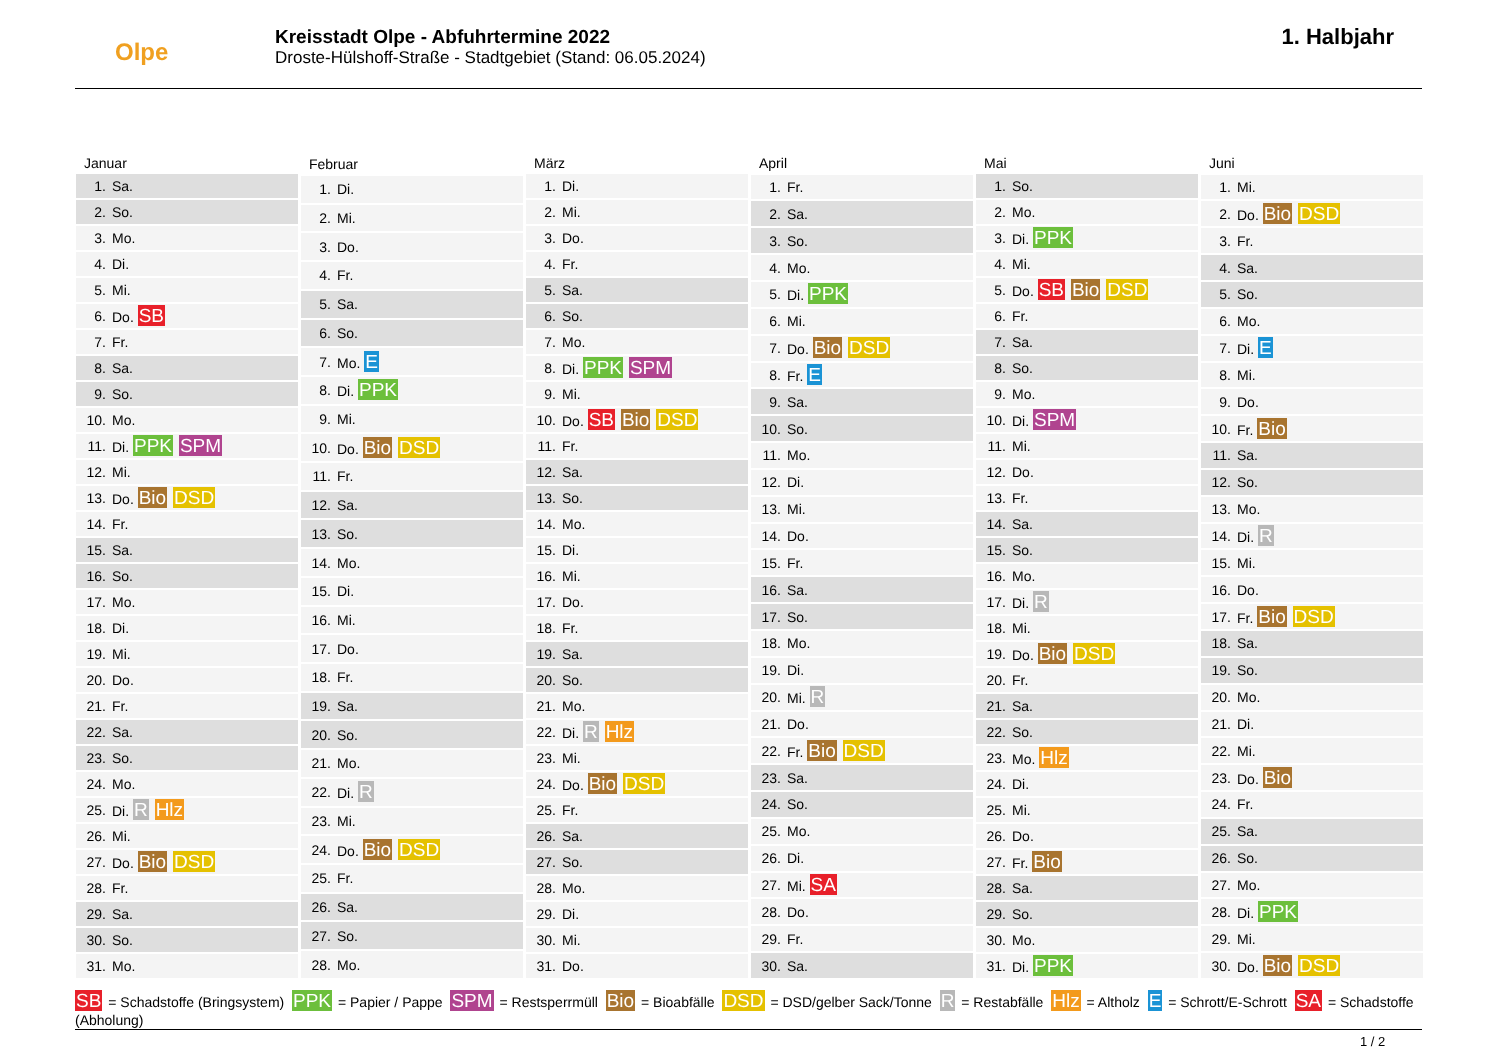Olpe
Kreisstadt Olpe - Abfuhrtermine 2022
Droste-Hülshoff-Straße - Stadtgebiet (Stand: 06.05.2024)
1. Halbjahr
| Januar | |
| --- | --- |
| 1. | Sa. |
| 2. | So. |
| 3. | Mo. |
| 4. | Di. |
| 5. | Mi. |
| 6. | Do. SB |
| 7. | Fr. |
| 8. | Sa. |
| 9. | So. |
| 10. | Mo. |
| 11. | Di. PPK SPM |
| 12. | Mi. |
| 13. | Do. Bio DSD |
| 14. | Fr. |
| 15. | Sa. |
| 16. | So. |
| 17. | Mo. |
| 18. | Di. |
| 19. | Mi. |
| 20. | Do. |
| 21. | Fr. |
| 22. | Sa. |
| 23. | So. |
| 24. | Mo. |
| 25. | Di. R Hlz |
| 26. | Mi. |
| 27. | Do. Bio DSD |
| 28. | Fr. |
| 29. | Sa. |
| 30. | So. |
| 31. | Mo. |
| Februar | |
| --- | --- |
| 1. | Di. |
| 2. | Mi. |
| 3. | Do. |
| 4. | Fr. |
| 5. | Sa. |
| 6. | So. |
| 7. | Mo. E |
| 8. | Di. PPK |
| 9. | Mi. |
| 10. | Do. Bio DSD |
| 11. | Fr. |
| 12. | Sa. |
| 13. | So. |
| 14. | Mo. |
| 15. | Di. |
| 16. | Mi. |
| 17. | Do. |
| 18. | Fr. |
| 19. | Sa. |
| 20. | So. |
| 21. | Mo. |
| 22. | Di. R |
| 23. | Mi. |
| 24. | Do. Bio DSD |
| 25. | Fr. |
| 26. | Sa. |
| 27. | So. |
| 28. | Mo. |
| März | |
| --- | --- |
| 1. | Di. |
| 2. | Mi. |
| 3. | Do. |
| 4. | Fr. |
| 5. | Sa. |
| 6. | So. |
| 7. | Mo. |
| 8. | Di. PPK SPM |
| 9. | Mi. |
| 10. | Do. SB Bio DSD |
| 11. | Fr. |
| 12. | Sa. |
| 13. | So. |
| 14. | Mo. |
| 15. | Di. |
| 16. | Mi. |
| 17. | Do. |
| 18. | Fr. |
| 19. | Sa. |
| 20. | So. |
| 21. | Mo. |
| 22. | Di. R Hlz |
| 23. | Mi. |
| 24. | Do. Bio DSD |
| 25. | Fr. |
| 26. | Sa. |
| 27. | So. |
| 28. | Mo. |
| 29. | Di. |
| 30. | Mi. |
| 31. | Do. |
| April | |
| --- | --- |
| 1. | Fr. |
| 2. | Sa. |
| 3. | So. |
| 4. | Mo. |
| 5. | Di. PPK |
| 6. | Mi. |
| 7. | Do. Bio DSD |
| 8. | Fr. E |
| 9. | Sa. |
| 10. | So. |
| 11. | Mo. |
| 12. | Di. |
| 13. | Mi. |
| 14. | Do. |
| 15. | Fr. |
| 16. | Sa. |
| 17. | So. |
| 18. | Mo. |
| 19. | Di. |
| 20. | Mi. R |
| 21. | Do. |
| 22. | Fr. Bio DSD |
| 23. | Sa. |
| 24. | So. |
| 25. | Mo. |
| 26. | Di. |
| 27. | Mi. SA |
| 28. | Do. |
| 29. | Fr. |
| 30. | Sa. |
| Mai | |
| --- | --- |
| 1. | So. |
| 2. | Mo. |
| 3. | Di. PPK |
| 4. | Mi. |
| 5. | Do. SB Bio DSD |
| 6. | Fr. |
| 7. | Sa. |
| 8. | So. |
| 9. | Mo. |
| 10. | Di. SPM |
| 11. | Mi. |
| 12. | Do. |
| 13. | Fr. |
| 14. | Sa. |
| 15. | So. |
| 16. | Mo. |
| 17. | Di. R |
| 18. | Mi. |
| 19. | Do. Bio DSD |
| 20. | Fr. |
| 21. | Sa. |
| 22. | So. |
| 23. | Mo. Hlz |
| 24. | Di. |
| 25. | Mi. |
| 26. | Do. |
| 27. | Fr. Bio |
| 28. | Sa. |
| 29. | So. |
| 30. | Mo. |
| 31. | Di. PPK |
| Juni | |
| --- | --- |
| 1. | Mi. |
| 2. | Do. Bio DSD |
| 3. | Fr. |
| 4. | Sa. |
| 5. | So. |
| 6. | Mo. |
| 7. | Di. E |
| 8. | Mi. |
| 9. | Do. |
| 10. | Fr. Bio |
| 11. | Sa. |
| 12. | So. |
| 13. | Mo. |
| 14. | Di. R |
| 15. | Mi. |
| 16. | Do. |
| 17. | Fr. Bio DSD |
| 18. | Sa. |
| 19. | So. |
| 20. | Mo. |
| 21. | Di. |
| 22. | Mi. |
| 23. | Do. Bio |
| 24. | Fr. |
| 25. | Sa. |
| 26. | So. |
| 27. | Mo. |
| 28. | Di. PPK |
| 29. | Mi. |
| 30. | Do. Bio DSD |
SB = Schadstoffe (Bringsystem) PPK = Papier / Pappe SPM = Restsperrmüll Bio = Bioabfälle DSD = DSD/gelber Sack/Tonne R = Restabfälle Hlz = Altholz E = Schrott/E-Schrott SA = Schadstoffe (Abholung)
1 / 2